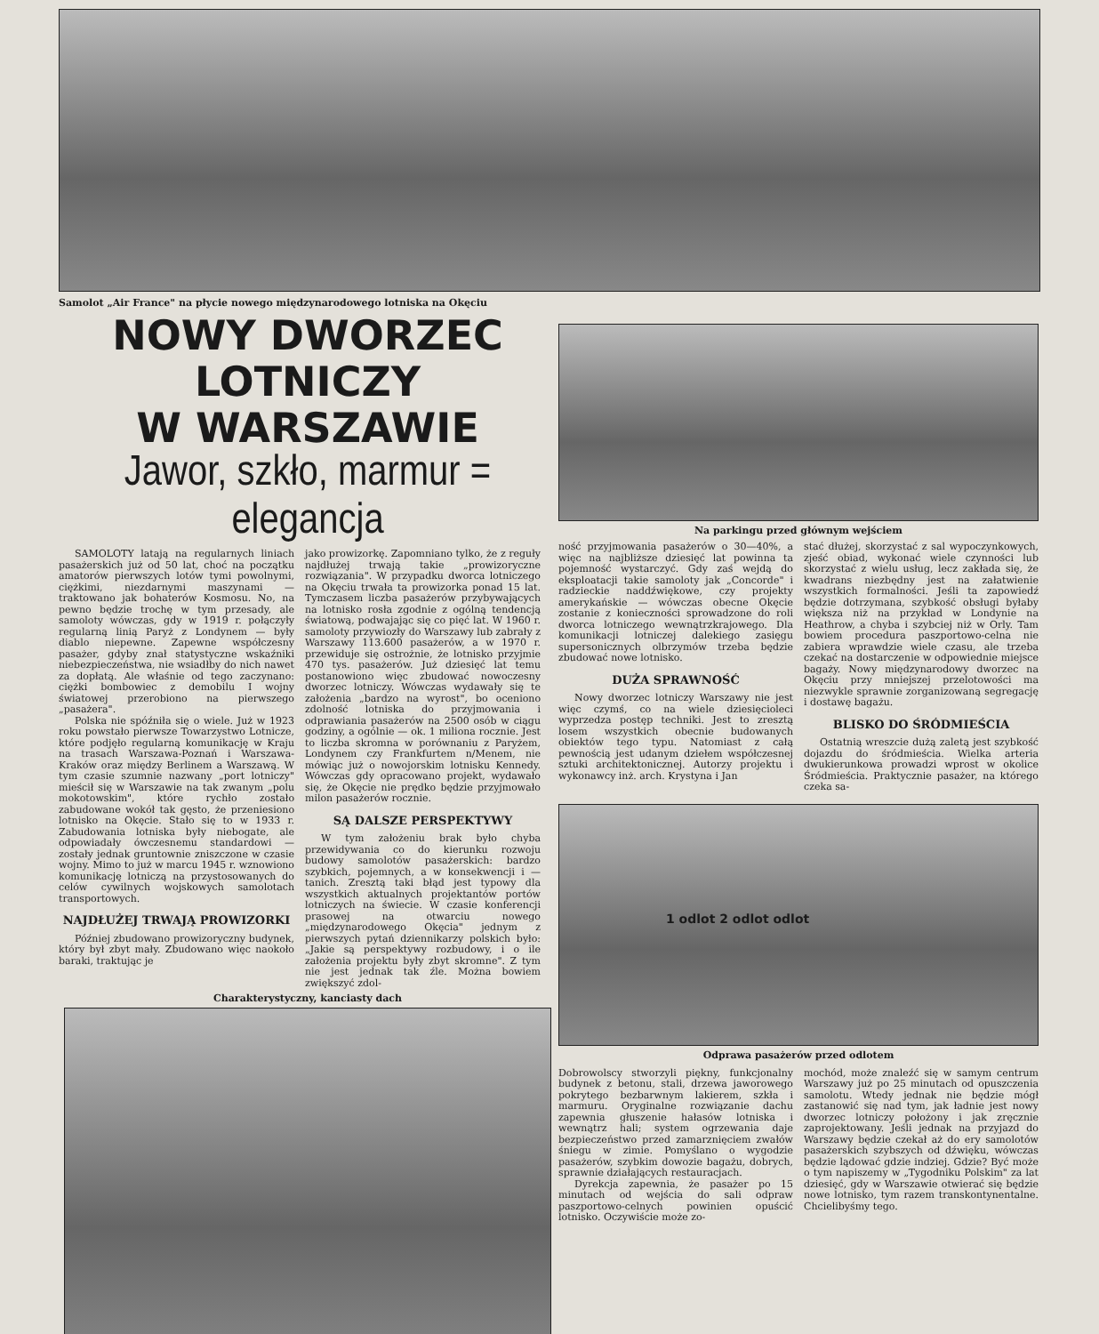Samolot „Air France" na płycie nowego międzynarodowego lotniska na Okęciu
NOWY DWORZEC LOTNICZY
W WARSZAWIE
Jawor, szkło, marmur = elegancja
SAMOLOTY latają na regularnych liniach pasażerskich już od 50 lat, choć na początku amatorów pierwszych lotów tymi powolnymi, ciężkimi, niezdarnymi maszynami — traktowano jak bohaterów Kosmosu. No, na pewno będzie trochę w tym przesady, ale samoloty wówczas, gdy w 1919 r. połączyły regularną linią Paryż z Londynem — były diablo niepewne. Zapewne współczesny pasażer, gdyby znał statystyczne wskaźniki niebezpieczeństwa, nie wsiadłby do nich nawet za dopłatą. Ale właśnie od tego zaczynano: ciężki bombowiec z demobilu I wojny światowej przerobiono na pierwszego „pasażera".
Polska nie spóźniła się o wiele. Już w 1923 roku powstało pierwsze Towarzystwo Lotnicze, które podjęło regularną komunikację w Kraju na trasach Warszawa-Poznań i Warszawa-Kraków oraz między Berlinem a Warszawą. W tym czasie szumnie nazwany „port lotniczy" mieścił się w Warszawie na tak zwanym „polu mokotowskim", które rychło zostało zabudowane wokół tak gęsto, że przeniesiono lotnisko na Okęcie. Stało się to w 1933 r. Zabudowania lotniska były niebogate, ale odpowiadały ówczesnemu standardowi — zostały jednak gruntownie zniszczone w czasie wojny. Mimo to już w marcu 1945 r. wznowiono komunikację lotniczą na przystosowanych do celów cywilnych wojskowych samolotach transportowych.
NAJDŁUŻEJ TRWAJĄ PROWIZORKI
Później zbudowano prowizoryczny budynek, który był zbyt mały. Zbudowano więc naokoło baraki, traktując je
jako prowizorkę. Zapomniano tylko, że z reguły najdłużej trwają takie „prowizoryczne rozwiązania". W przypadku dworca lotniczego na Okęciu trwała ta prowizorka ponad 15 lat. Tymczasem liczba pasażerów przybywających na lotnisko rosła zgodnie z ogólną tendencją światową, podwajając się co pięć lat. W 1960 r. samoloty przywiozły do Warszawy lub zabrały z Warszawy 113.600 pasażerów, a w 1970 r. przewiduje się ostrożnie, że lotnisko przyjmie 470 tys. pasażerów. Już dziesięć lat temu postanowiono więc zbudować nowoczesny dworzec lotniczy. Wówczas wydawały się te założenia „bardzo na wyrost", bo oceniono zdolność lotniska do przyjmowania i odprawiania pasażerów na 2500 osób w ciągu godziny, a ogólnie — ok. 1 miliona rocznie. Jest to liczba skromna w porównaniu z Paryżem, Londynem czy Frankfurtem n/Menem, nie mówiąc już o nowojorskim lotnisku Kennedy. Wówczas gdy opracowano projekt, wydawało się, że Okęcie nie prędko będzie przyjmowało milon pasażerów rocznie.
SĄ DALSZE PERSPEKTYWY
W tym założeniu brak było chyba przewidywania co do kierunku rozwoju budowy samolotów pasażerskich: bardzo szybkich, pojemnych, a w konsekwencji i — tanich. Zresztą taki błąd jest typowy dla wszystkich aktualnych projektantów portów lotniczych na świecie. W czasie konferencji prasowej na otwarciu nowego „międzynarodowego Okęcia" jednym z pierwszych pytań dziennikarzy polskich było: „Jakie są perspektywy rozbudowy, i o ile założenia projektu były zbyt skromne". Z tym nie jest jednak tak źle. Można bowiem zwiększyć zdol-
Charakterystyczny, kanciasty dach
Na parkingu przed głównym wejściem
ność przyjmowania pasażerów o 30—40%, a więc na najbliższe dziesięć lat powinna ta pojemność wystarczyć. Gdy zaś wejdą do eksploatacji takie samoloty jak „Concorde" i radzieckie naddźwiękowe, czy projekty amerykańskie — wówczas obecne Okęcie zostanie z konieczności sprowadzone do roli dworca lotniczego wewnątrzkrajowego. Dla komunikacji lotniczej dalekiego zasięgu supersonicznych olbrzymów trzeba będzie zbudować nowe lotnisko.
DUŻA SPRAWNOŚĆ
Nowy dworzec lotniczy Warszawy nie jest więc czymś, co na wiele dziesięcioleci wyprzedza postęp techniki. Jest to zresztą losem wszystkich obecnie budowanych obiektów tego typu. Natomiast z całą pewnością jest udanym dziełem współczesnej sztuki architektonicznej. Autorzy projektu i wykonawcy inż. arch. Krystyna i Jan
stać dłużej, skorzystać z sal wypoczynkowych, zjeść obiad, wykonać wiele czynności lub skorzystać z wielu usług, lecz zakłada się, że kwadrans niezbędny jest na załatwienie wszystkich formalności. Jeśli ta zapowiedź będzie dotrzymana, szybkość obsługi byłaby większa niż na przykład w Londynie na Heathrow, a chyba i szybciej niż w Orly. Tam bowiem procedura paszportowo-celna nie zabiera wprawdzie wiele czasu, ale trzeba czekać na dostarczenie w odpowiednie miejsce bagaży. Nowy międzynarodowy dworzec na Okęciu przy mniejszej przelotowości ma niezwykle sprawnie zorganizowaną segregację i dostawę bagażu.
BLISKO DO ŚRÓDMIEŚCIA
Ostatnią wreszcie dużą zaletą jest szybkość dojazdu do śródmieścia. Wielka arteria dwukierunkowa prowadzi wprost w okolice Śródmieścia. Praktycznie pasażer, na którego czeka sa-
1 odlot 2 odlot odlot
Odprawa pasażerów przed odlotem
Dobrowolscy stworzyli piękny, funkcjonalny budynek z betonu, stali, drzewa jaworowego pokrytego bezbarwnym lakierem, szkła i marmuru. Oryginalne rozwiązanie dachu zapewnia głuszenie hałasów lotniska i wewnątrz hali; system ogrzewania daje bezpieczeństwo przed zamarznięciem zwałów śniegu w zimie. Pomyślano o wygodzie pasażerów, szybkim dowozie bagażu, dobrych, sprawnie działających restauracjach.
Dyrekcja zapewnia, że pasażer po 15 minutach od wejścia do sali odpraw paszportowo-celnych powinien opuścić lotnisko. Oczywiście może zo-
mochód, może znaleźć się w samym centrum Warszawy już po 25 minutach od opuszczenia samolotu. Wtedy jednak nie będzie mógł zastanowić się nad tym, jak ładnie jest nowy dworzec lotniczy położony i jak zręcznie zaprojektowany. Jeśli jednak na przyjazd do Warszawy będzie czekał aż do ery samolotów pasażerskich szybszych od dźwięku, wówczas będzie lądować gdzie indziej. Gdzie? Być może o tym napiszemy w „Tygodniku Polskim" za lat dziesięć, gdy w Warszawie otwierać się będzie nowe lotnisko, tym razem transkontynentalne. Chcielibyśmy tego.